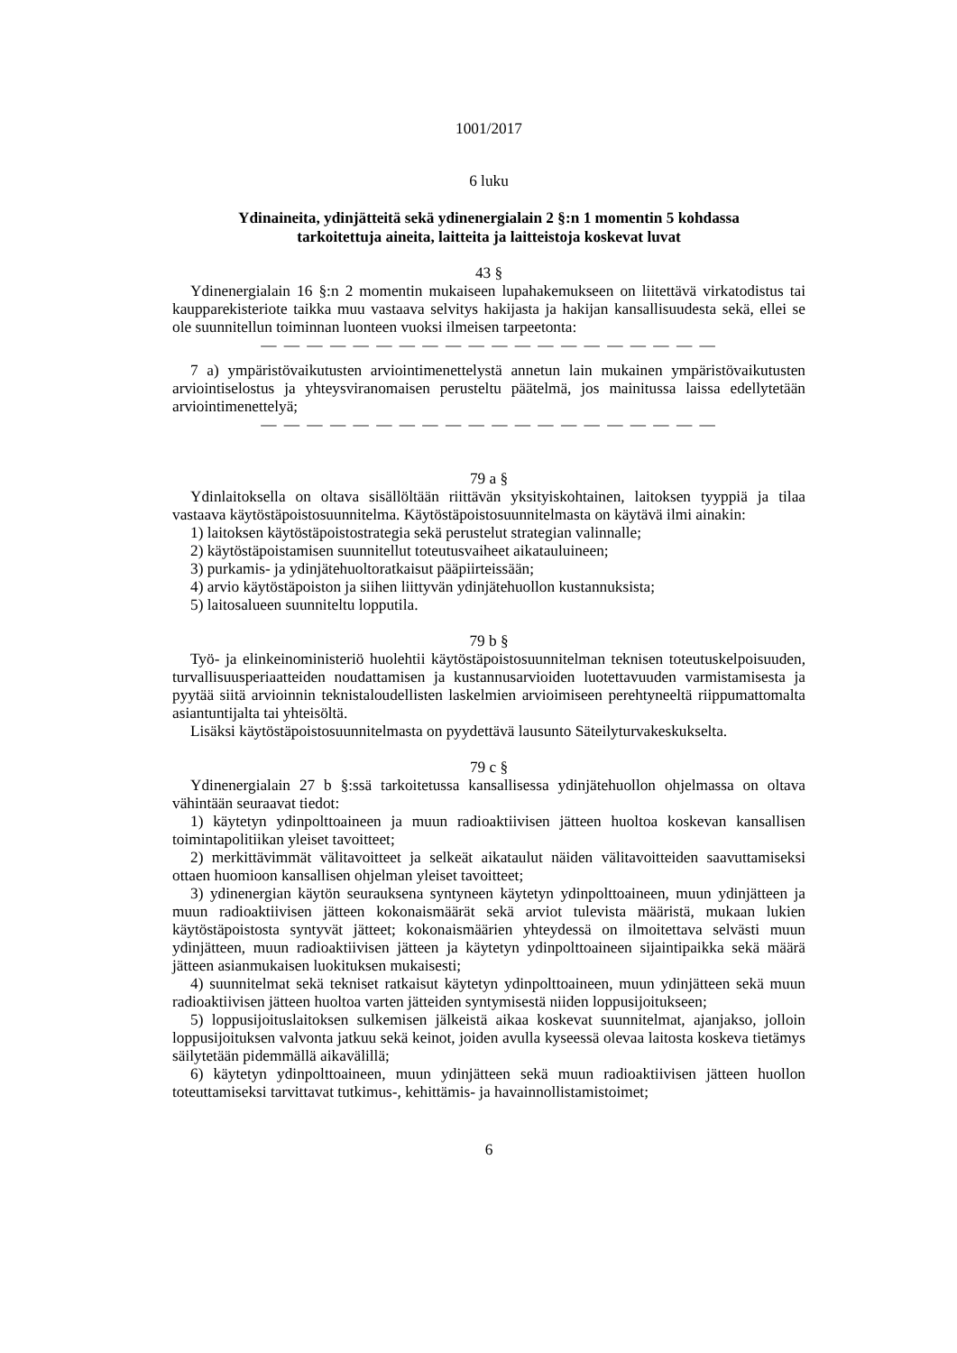1001/2017
6 luku
Ydinaineita, ydinjätteitä sekä ydinenergialain 2 §:n 1 momentin 5 kohdassa
tarkoitettuja aineita, laitteita ja laitteistoja koskevat luvat
43 §
Ydinenergialain 16 §:n 2 momentin mukaiseen lupahakemukseen on liitettävä virkatodistus tai kaupparekisteriote taikka muu vastaava selvitys hakijasta ja hakijan kansallisuudesta sekä, ellei se ole suunnitellun toiminnan luonteen vuoksi ilmeisen tarpeetonta:
— — — — — — — — — — — — — — — — — — — —
7 a) ympäristövaikutusten arviointimenettelystä annetun lain mukainen ympäristövaikutusten arviointiselostus ja yhteysviranomaisen perusteltu päätelmä, jos mainitussa laissa edellytetään arviointimenettelyä;
— — — — — — — — — — — — — — — — — — — —
79 a §
Ydinlaitoksella on oltava sisällöltään riittävän yksityiskohtainen, laitoksen tyyppiä ja tilaa vastaava käytöstäpoistosuunnitelma. Käytöstäpoistosuunnitelmasta on käytävä ilmi ainakin:
1) laitoksen käytöstäpoistostrategia sekä perustelut strategian valinnalle;
2) käytöstäpoistamisen suunnitellut toteutusvaiheet aikatauluineen;
3) purkamis- ja ydinjätehuoltoratkaisut pääpiirteissään;
4) arvio käytöstäpoiston ja siihen liittyvän ydinjätehuollon kustannuksista;
5) laitosalueen suunniteltu lopputila.
79 b §
Työ- ja elinkeinoministeriö huolehtii käytöstäpoistosuunnitelman teknisen toteutuskelpoisuuden, turvallisuusperiaatteiden noudattamisen ja kustannusarvioiden luotettavuuden varmistamisesta ja pyytää siitä arvioinnin teknistaloudellisten laskelmien arvioimiseen perehtyneeltä riippumattomalta asiantuntijalta tai yhteisöltä.
Lisäksi käytöstäpoistosuunnitelmasta on pyydettävä lausunto Säteilyturvakeskukselta.
79 c §
Ydinenergialain 27 b §:ssä tarkoitetussa kansallisessa ydinjätehuollon ohjelmassa on oltava vähintään seuraavat tiedot:
1) käytetyn ydinpolttoaineen ja muun radioaktiivisen jätteen huoltoa koskevan kansallisen toimintapolitiikan yleiset tavoitteet;
2) merkittävimmät välitavoitteet ja selkeät aikataulut näiden välitavoitteiden saavuttamiseksi ottaen huomioon kansallisen ohjelman yleiset tavoitteet;
3) ydinenergian käytön seurauksena syntyneen käytetyn ydinpolttoaineen, muun ydinjätteen ja muun radioaktiivisen jätteen kokonaismäärät sekä arviot tulevista määristä, mukaan lukien käytöstäpoistosta syntyvät jätteet; kokonaismäärien yhteydessä on ilmoitettava selvästi muun ydinjätteen, muun radioaktiivisen jätteen ja käytetyn ydinpolttoaineen sijaintipaikka sekä määrä jätteen asianmukaisen luokituksen mukaisesti;
4) suunnitelmat sekä tekniset ratkaisut käytetyn ydinpolttoaineen, muun ydinjätteen sekä muun radioaktiivisen jätteen huoltoa varten jätteiden syntymisestä niiden loppusijoitukseen;
5) loppusijoituslaitoksen sulkemisen jälkeistä aikaa koskevat suunnitelmat, ajanjakso, jolloin loppusijoituksen valvonta jatkuu sekä keinot, joiden avulla kyseessä olevaa laitosta koskeva tietämys säilytetään pidemmällä aikavälillä;
6) käytetyn ydinpolttoaineen, muun ydinjätteen sekä muun radioaktiivisen jätteen huollon toteuttamiseksi tarvittavat tutkimus-, kehittämis- ja havainnollistamistoimet;
6